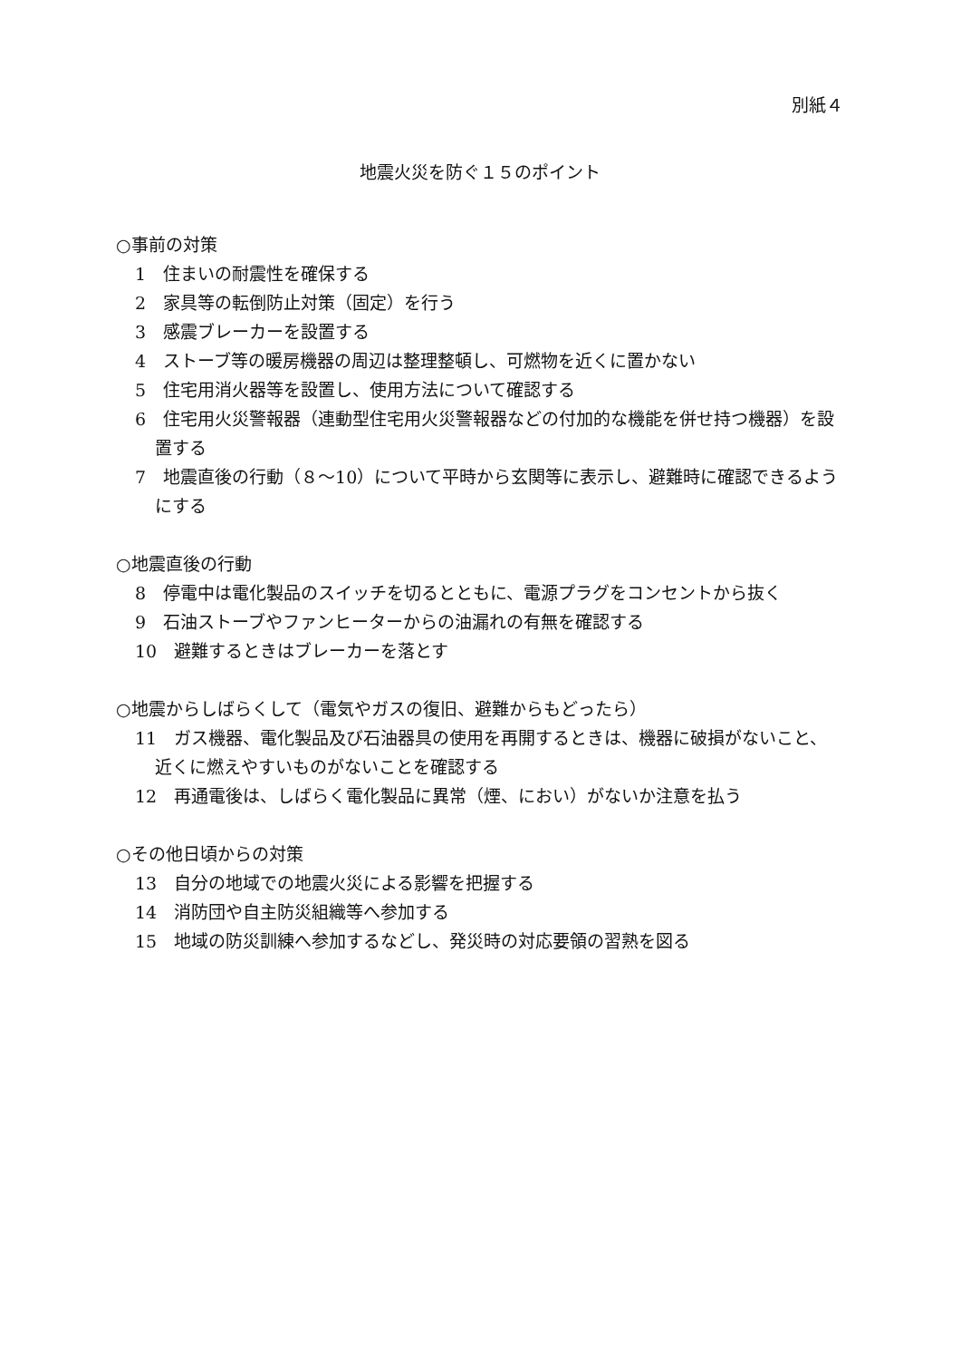別紙４
地震火災を防ぐ１５のポイント
○事前の対策
1　住まいの耐震性を確保する
2　家具等の転倒防止対策（固定）を行う
3　感震ブレーカーを設置する
4　ストーブ等の暖房機器の周辺は整理整頓し、可燃物を近くに置かない
5　住宅用消火器等を設置し、使用方法について確認する
6　住宅用火災警報器（連動型住宅用火災警報器などの付加的な機能を併せ持つ機器）を設置する
7　地震直後の行動（８～10）について平時から玄関等に表示し、避難時に確認できるようにする
○地震直後の行動
8　停電中は電化製品のスイッチを切るとともに、電源プラグをコンセントから抜く
9　石油ストーブやファンヒーターからの油漏れの有無を確認する
10　避難するときはブレーカーを落とす
○地震からしばらくして（電気やガスの復旧、避難からもどったら）
11　ガス機器、電化製品及び石油器具の使用を再開するときは、機器に破損がないこと、近くに燃えやすいものがないことを確認する
12　再通電後は、しばらく電化製品に異常（煙、におい）がないか注意を払う
○その他日頃からの対策
13　自分の地域での地震火災による影響を把握する
14　消防団や自主防災組織等へ参加する
15　地域の防災訓練へ参加するなどし、発災時の対応要領の習熟を図る